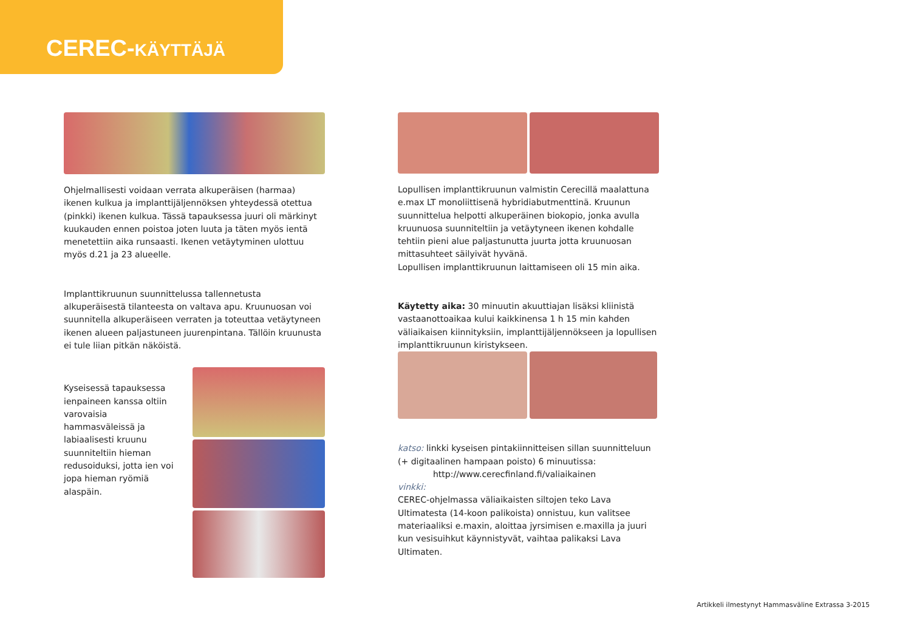CEREC-KÄYTTÄJÄ
Ohjelmallisesti voidaan verrata alkuperäisen (harmaa) ikenen kulkua ja implanttijäljennöksen yhteydessä otettua (pinkki) ikenen kulkua. Tässä tapauksessa juuri oli märkinyt kuukauden ennen poistoa joten luuta ja täten myös ientä menetettiin aika runsaasti. Ikenen vetäytyminen ulottuu myös d.21 ja 23 alueelle.
Implanttikruunun suunnittelussa tallennetusta alkuperäisestä tilanteesta on valtava apu. Kruunuosan voi suunnitella alkuperäiseen verraten ja toteuttaa vetäytyneen ikenen alueen paljastuneen juurenpintana. Tällöin kruunusta ei tule liian pitkän näköistä.
Kyseisessä tapauksessa ienpaineen kanssa oltiin varovaisia hammasväleissä ja labiaalisesti kruunu suunniteltiin hieman redusoiduksi, jotta ien voi jopa hieman ryömiä alaspäin.
Lopullisen implanttikruunun valmistin Cerecillä maalattuna e.max LT monoliittisenä hybridiabutmenttinä. Kruunun suunnittelua helpotti alkuperäinen biokopio, jonka avulla kruunuosa suunniteltiin ja vetäytyneen ikenen kohdalle tehtiin pieni alue paljastunutta juurta jotta kruunuosan mittasuhteet säilyivät hyvänä.
Lopullisen implanttikruunun laittamiseen oli 15 min aika.
Käytetty aika: 30 minuutin akuuttiajan lisäksi kliinistä vastaanottoaikaa kului kaikkinensa 1 h 15 min kahden väliaikaisen kiinnityksiin, implanttijäljennökseen ja lopullisen implanttikruunun kiristykseen.
katso: linkki kyseisen pintakiinnitteisen sillan suunnitteluun (+ digitaalinen hampaan poisto) 6 minuutissa:
http://www.cerecfinland.fi/valiaikainen
vinkki:
CEREC-ohjelmassa väliaikaisten siltojen teko Lava Ultimatesta (14-koon palikoista) onnistuu, kun valitsee materiaaliksi e.maxin, aloittaa jyrsimisen e.maxilla ja juuri kun vesisuihkut käynnistyvät, vaihtaa palikaksi Lava Ultimaten.
Artikkeli ilmestynyt Hammasväline Extrassa 3-2015